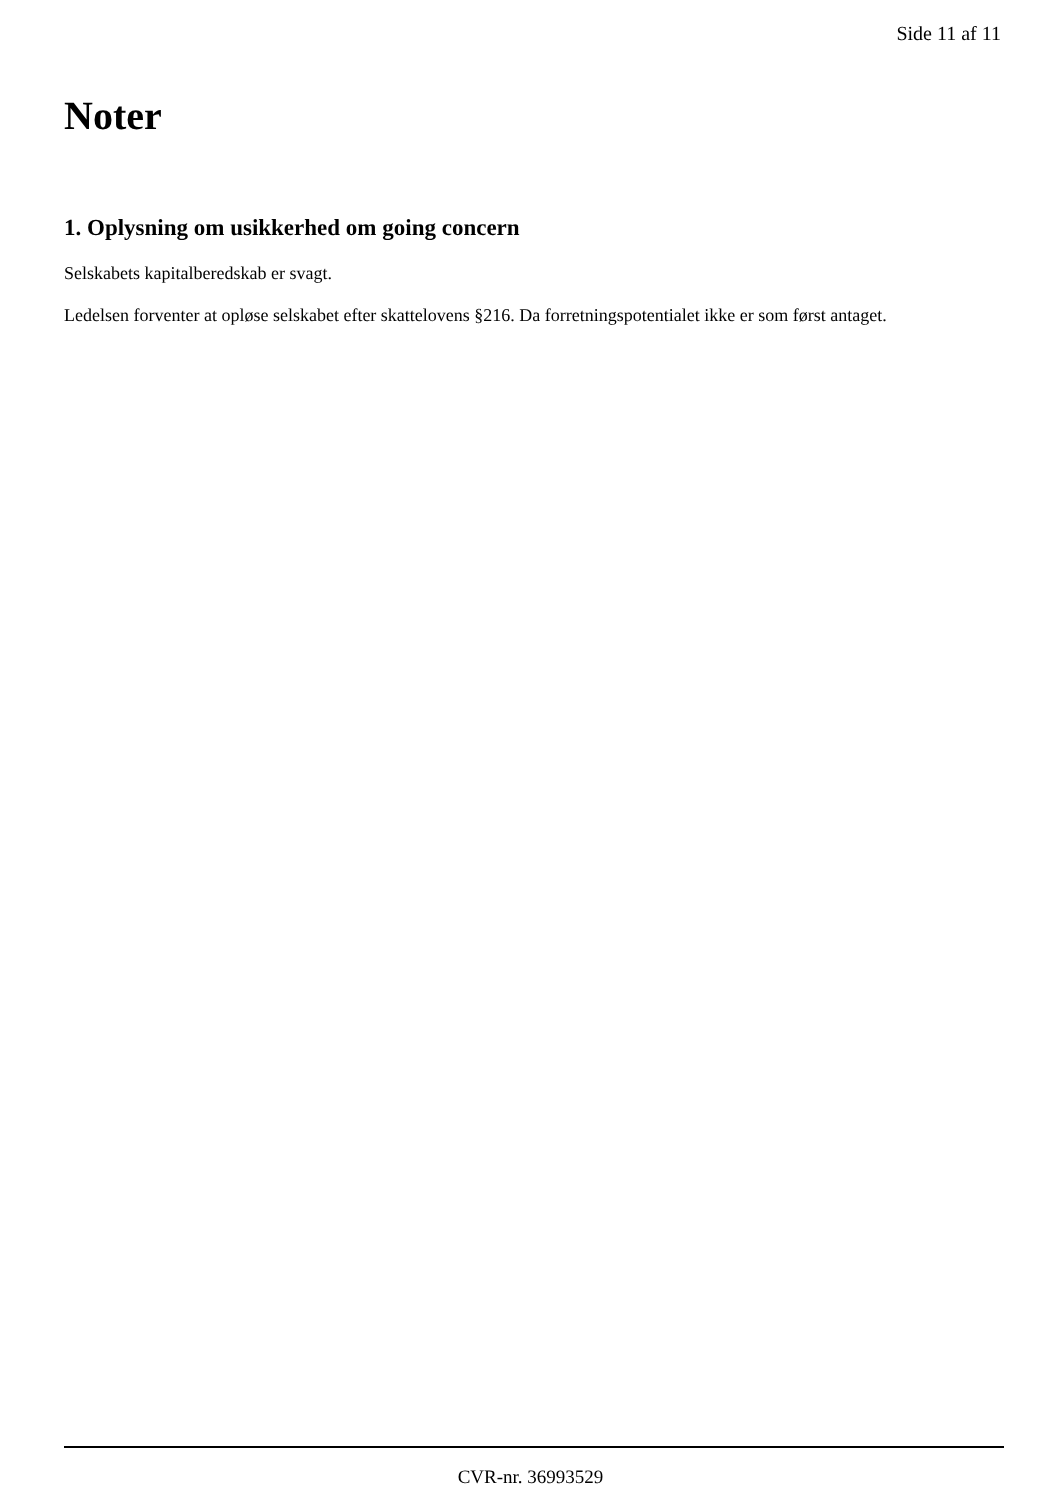Side 11 af 11
Noter
1. Oplysning om usikkerhed om going concern
Selskabets kapitalberedskab er svagt.
Ledelsen forventer at opløse selskabet efter skattelovens §216. Da forretningspotentialet ikke er som først antaget.
CVR-nr. 36993529